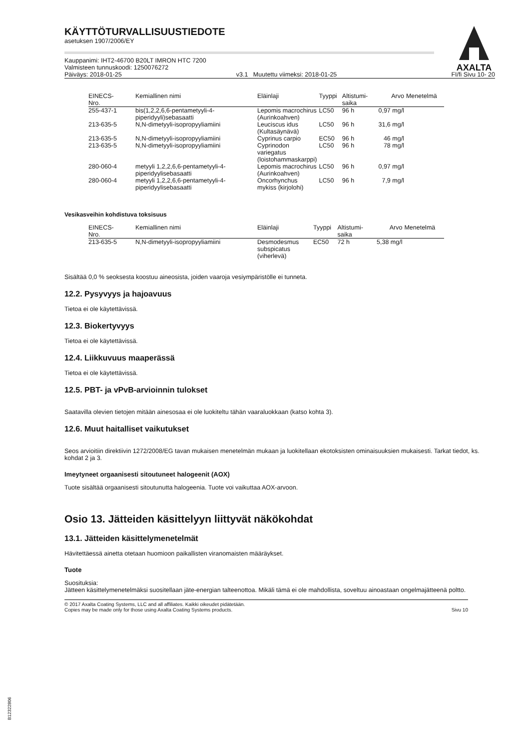AXALTA
KÄYTTÖTURVALLISUUSTIEDOTE
asetuksen 1907/2006/EY
Kauppanimi: IHT2-46700 B20LT IMRON HTC 7200
Valmisteen tunnuskoodi: 1250076272
Päiväys: 2018-01-25 v3.1 Muutettu viimeksi: 2018-01-25 FI/fi Sivu 10- 20
| EINECS- Nro. | Kemiallinen nimi | Eläinlaji | Tyyppi | Altistumi- saika | Arvo | Menetelmä |
| --- | --- | --- | --- | --- | --- | --- |
| 255-437-1 | bis(1,2,2,6,6-pentametyyli-4-piperidyyli)sebasaatti | Lepomis macrochirus (Aurinkoahven) | LC50 | 96 h | 0,97 mg/l | |
| 213-635-5 | N,N-dimetyyli-isopropyyliamiini | Leuciscus idus (Kultasäynävä) | LC50 | 96 h | 31,6 mg/l | |
| 213-635-5 | N,N-dimetyyli-isopropyyliamiini | Cyprinus carpio | EC50 | 96 h | 46 mg/l | |
| 213-635-5 | N,N-dimetyyli-isopropyyliamiini | Cyprinodon variegatus (loistohammaskarppi) | LC50 | 96 h | 78 mg/l | |
| 280-060-4 | metyyli 1,2,2,6,6-pentametyyli-4-piperidyylisebasaatti | Lepomis macrochirus (Aurinkoahven) | LC50 | 96 h | 0,97 mg/l | |
| 280-060-4 | metyyli 1,2,2,6,6-pentametyyli-4-piperidyylisebasaatti | Oncorhynchus mykiss (kirjolohi) | LC50 | 96 h | 7,9 mg/l | |
Vesikasveihin kohdistuva toksisuus
| EINECS- Nro. | Kemiallinen nimi | Eläinlaji | Tyyppi | Altistumi- saika | Arvo | Menetelmä |
| --- | --- | --- | --- | --- | --- | --- |
| 213-635-5 | N,N-dimetyyli-isopropyyliamiini | Desmodesmus subspicatus (viherlevä) | EC50 | 72 h | 5,38 mg/l | |
Sisältää 0,0 % seoksesta koostuu aineosista, joiden vaaroja vesiympäristölle ei tunneta.
12.2. Pysyvyys ja hajoavuus
Tietoa ei ole käytettävissä.
12.3. Biokertyvyys
Tietoa ei ole käytettävissä.
12.4. Liikkuvuus maaperässä
Tietoa ei ole käytettävissä.
12.5. PBT- ja vPvB-arvioinnin tulokset
Saatavilla olevien tietojen mitään ainesosaa ei ole luokiteltu tähän vaaraluokkaan (katso kohta 3).
12.6. Muut haitalliset vaikutukset
Seos arvioitiin direktiivin 1272/2008/EG tavan mukaisen menetelmän mukaan ja luokitellaan ekotoksisten ominaisuuksien mukaisesti. Tarkat tiedot, ks. kohdat 2 ja 3.
Imeytyneet orgaanisesti sitoutuneet halogeenit (AOX)
Tuote sisältää orgaanisesti sitoutunutta halogeenia. Tuote voi vaikuttaa AOX-arvoon.
Osio 13. Jätteiden käsittelyyn liittyvät näkökohdat
13.1. Jätteiden käsittelymenetelmät
Hävitettäessä ainetta otetaan huomioon paikallisten viranomaisten määräykset.
Tuote
Suosituksia:
Jätteen käsittelymenetelmäksi suositellaan jäte-energian talteenottoa. Mikäli tämä ei ole mahdollista, soveltuu ainoastaan ongelmajätteenä poltto.
© 2017 Axalta Coating Systems, LLC and all affiliates. Kaikki oikeudet pidätetään.
Copies may be made only for those using Axalta Coating Systems products. Sivu 10
B12322806